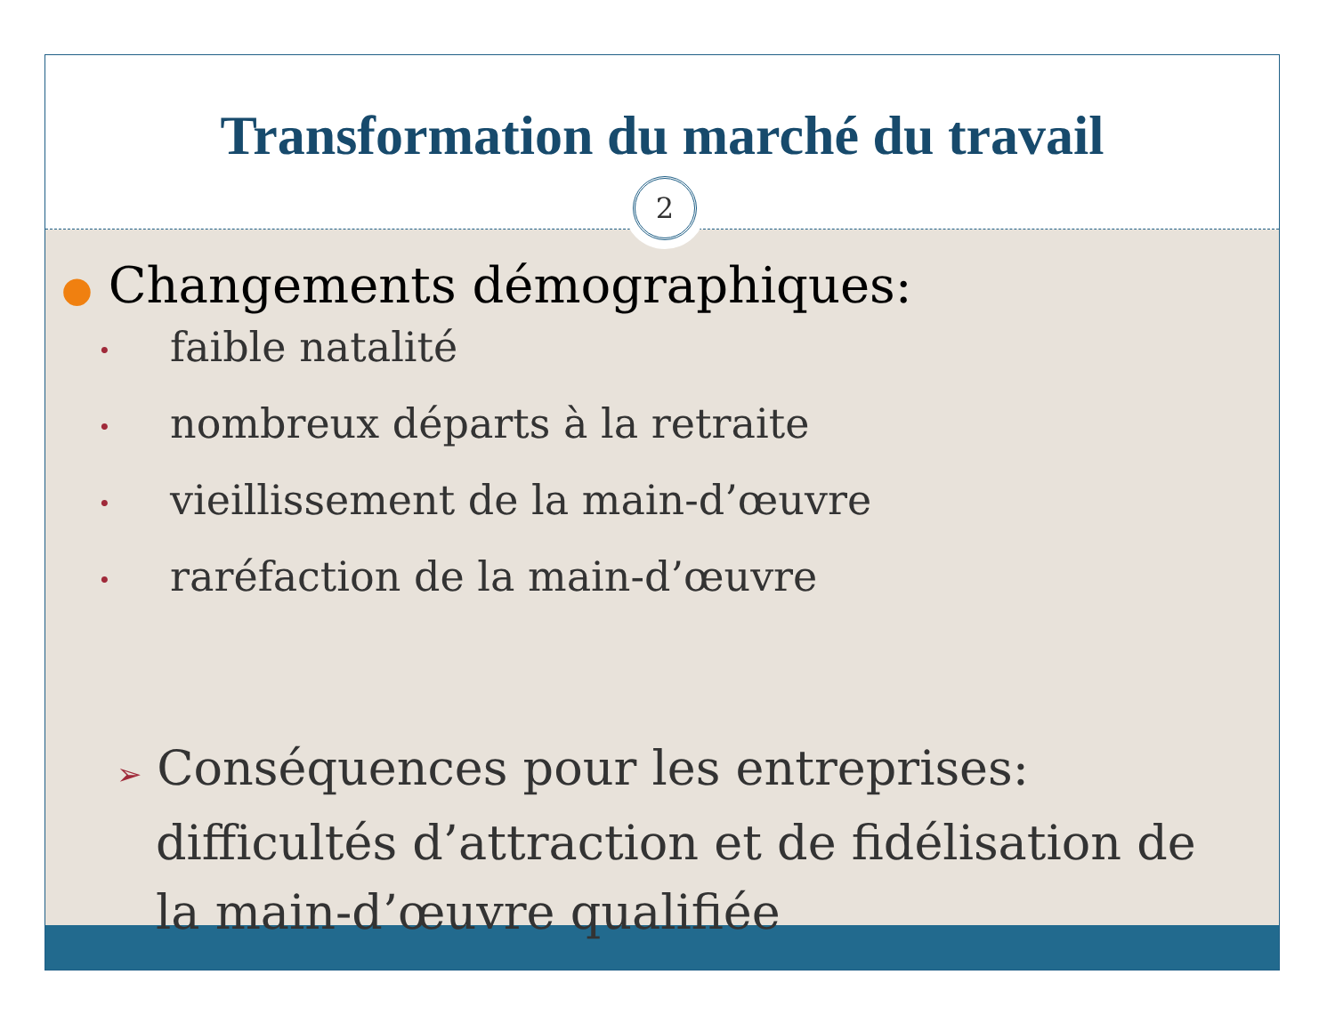Transformation du marché du travail
2
● Changements démographiques:
• faible natalité
• nombreux départs à la retraite
• vieillissement de la main-d’œuvre
• raréfaction de la main-d’œuvre
➢ Conséquences pour les entreprises: difficultés d’attraction et de fidélisation de la main-d’œuvre qualifiée